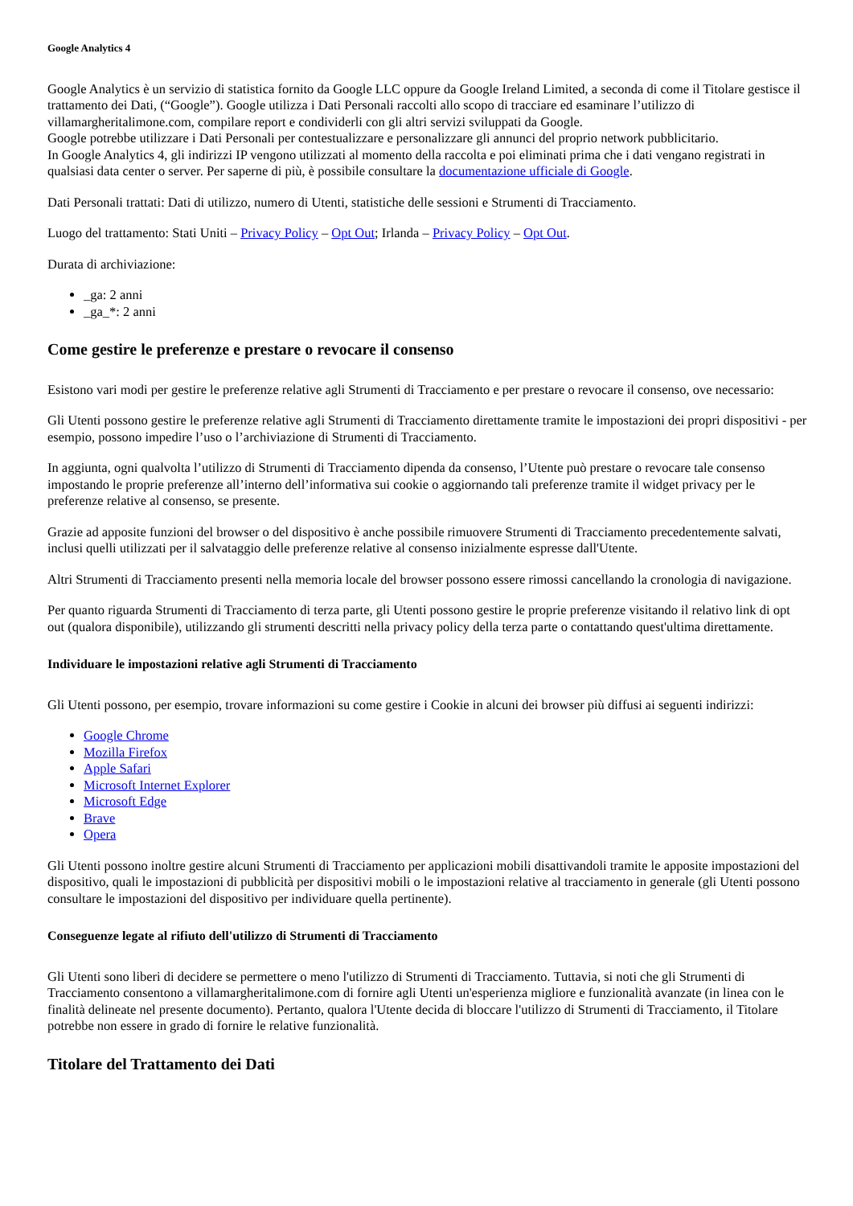Google Analytics 4
Google Analytics è un servizio di statistica fornito da Google LLC oppure da Google Ireland Limited, a seconda di come il Titolare gestisce il trattamento dei Dati, (“Google”). Google utilizza i Dati Personali raccolti allo scopo di tracciare ed esaminare l’utilizzo di villamargheritalimone.com, compilare report e condividerli con gli altri servizi sviluppati da Google.
Google potrebbe utilizzare i Dati Personali per contestualizzare e personalizzare gli annunci del proprio network pubblicitario.
In Google Analytics 4, gli indirizzi IP vengono utilizzati al momento della raccolta e poi eliminati prima che i dati vengano registrati in qualsiasi data center o server. Per saperne di più, è possibile consultare la documentazione ufficiale di Google.
Dati Personali trattati: Dati di utilizzo, numero di Utenti, statistiche delle sessioni e Strumenti di Tracciamento.
Luogo del trattamento: Stati Uniti – Privacy Policy – Opt Out; Irlanda – Privacy Policy – Opt Out.
Durata di archiviazione:
_ga: 2 anni
_ga_*: 2 anni
Come gestire le preferenze e prestare o revocare il consenso
Esistono vari modi per gestire le preferenze relative agli Strumenti di Tracciamento e per prestare o revocare il consenso, ove necessario:
Gli Utenti possono gestire le preferenze relative agli Strumenti di Tracciamento direttamente tramite le impostazioni dei propri dispositivi - per esempio, possono impedire l’uso o l’archiviazione di Strumenti di Tracciamento.
In aggiunta, ogni qualvolta l’utilizzo di Strumenti di Tracciamento dipenda da consenso, l’Utente può prestare o revocare tale consenso impostando le proprie preferenze all’interno dell’informativa sui cookie o aggiornando tali preferenze tramite il widget privacy per le preferenze relative al consenso, se presente.
Grazie ad apposite funzioni del browser o del dispositivo è anche possibile rimuovere Strumenti di Tracciamento precedentemente salvati, inclusi quelli utilizzati per il salvataggio delle preferenze relative al consenso inizialmente espresse dall'Utente.
Altri Strumenti di Tracciamento presenti nella memoria locale del browser possono essere rimossi cancellando la cronologia di navigazione.
Per quanto riguarda Strumenti di Tracciamento di terza parte, gli Utenti possono gestire le proprie preferenze visitando il relativo link di opt out (qualora disponibile), utilizzando gli strumenti descritti nella privacy policy della terza parte o contattando quest'ultima direttamente.
Individuare le impostazioni relative agli Strumenti di Tracciamento
Gli Utenti possono, per esempio, trovare informazioni su come gestire i Cookie in alcuni dei browser più diffusi ai seguenti indirizzi:
Google Chrome
Mozilla Firefox
Apple Safari
Microsoft Internet Explorer
Microsoft Edge
Brave
Opera
Gli Utenti possono inoltre gestire alcuni Strumenti di Tracciamento per applicazioni mobili disattivandoli tramite le apposite impostazioni del dispositivo, quali le impostazioni di pubblicità per dispositivi mobili o le impostazioni relative al tracciamento in generale (gli Utenti possono consultare le impostazioni del dispositivo per individuare quella pertinente).
Conseguenze legate al rifiuto dell'utilizzo di Strumenti di Tracciamento
Gli Utenti sono liberi di decidere se permettere o meno l'utilizzo di Strumenti di Tracciamento. Tuttavia, si noti che gli Strumenti di Tracciamento consentono a villamargheritalimone.com di fornire agli Utenti un'esperienza migliore e funzionalità avanzate (in linea con le finalità delineate nel presente documento). Pertanto, qualora l'Utente decida di bloccare l'utilizzo di Strumenti di Tracciamento, il Titolare potrebbe non essere in grado di fornire le relative funzionalità.
Titolare del Trattamento dei Dati